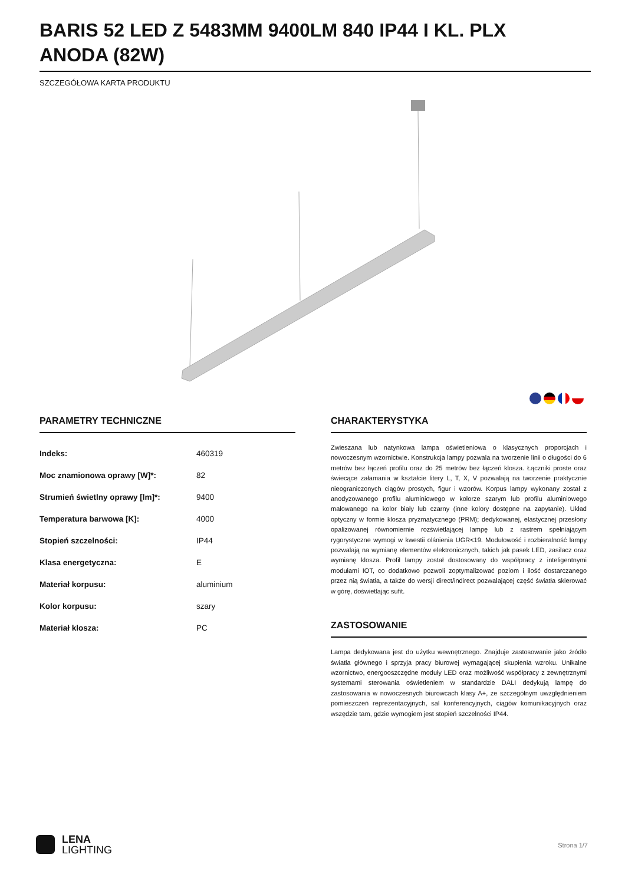BARIS 52 LED Z 5483MM 9400LM 840 IP44 I KL. PLX ANODA (82W)
SZCZEGÓŁOWA KARTA PRODUKTU
PARAMETRY TECHNICZNE
| Indeks: | 460319 |
| Moc znamionowa oprawy [W]*: | 82 |
| Strumień świetlny oprawy [lm]*: | 9400 |
| Temperatura barwowa [K]: | 4000 |
| Stopień szczelności: | IP44 |
| Klasa energetyczna: | E |
| Materiał korpusu: | aluminium |
| Kolor korpusu: | szary |
| Materiał klosza: | PC |
CHARAKTERYSTYKA
Zwieszana lub natynkowa lampa oświetleniowa o klasycznych proporcjach i nowoczesnym wzornictwie. Konstrukcja lampy pozwala na tworzenie linii o długości do 6 metrów bez łączeń profilu oraz do 25 metrów bez łączeń klosza. Łączniki proste oraz świecące załamania w kształcie litery L, T, X, V pozwalają na tworzenie praktycznie nieograniczonych ciągów prostych, figur i wzorów. Korpus lampy wykonany został z anodyzowanego profilu aluminiowego w kolorze szarym lub profilu aluminiowego malowanego na kolor biały lub czarny (inne kolory dostępne na zapytanie). Układ optyczny w formie klosza pryzmatycznego (PRM); dedykowanej, elastycznej przesłony opalizowanej równomiernie rozświetlającej lampę lub z rastrem spełniającym rygorystyczne wymogi w kwestii olśnienia UGR<19. Modułowość i rozbieralność lampy pozwalają na wymianę elementów elektronicznych, takich jak pasek LED, zasilacz oraz wymianę klosza. Profil lampy został dostosowany do współpracy z inteligentnymi modułami IOT, co dodatkowo pozwoli zoptymalizować poziom i ilość dostarczanego przez nią światła, a także do wersji direct/indirect pozwalającej część światła skierować w górę, doświetlając sufit.
ZASTOSOWANIE
Lampa dedykowana jest do użytku wewnętrznego. Znajduje zastosowanie jako źródło światła głównego i sprzyja pracy biurowej wymagającej skupienia wzroku. Unikalne wzornictwo, energooszczędne moduły LED oraz możliwość współpracy z zewnętrznymi systemami sterowania oświetleniem w standardzie DALI dedykują lampę do zastosowania w nowoczesnych biurowcach klasy A+, ze szczególnym uwzględnieniem pomieszczeń reprezentacyjnych, sal konferencyjnych, ciągów komunikacyjnych oraz wszędzie tam, gdzie wymogiem jest stopień szczelności IP44.
LENA
LIGHTING
Strona 1/7